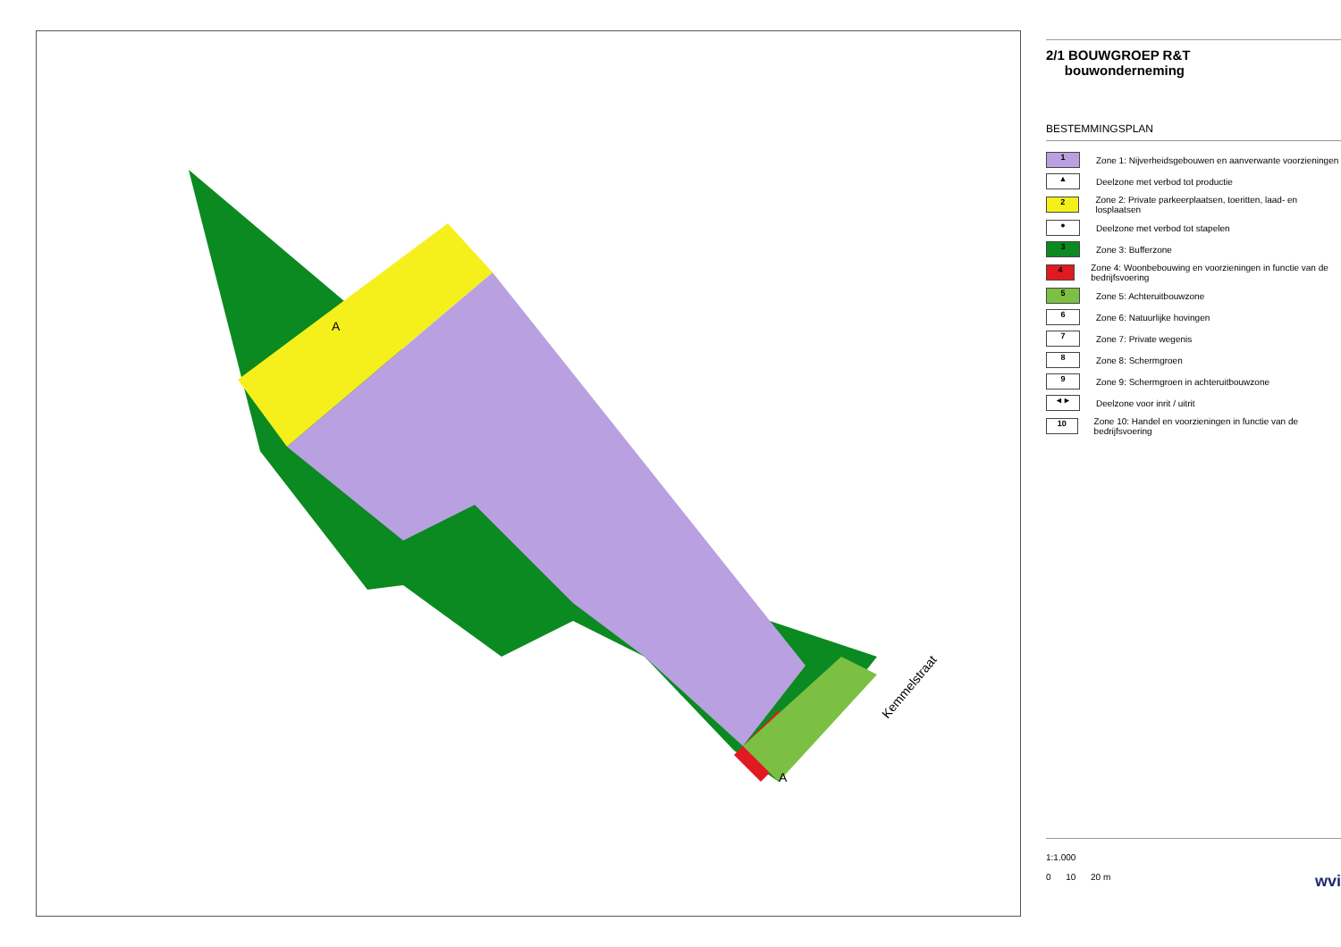A
A
Kemmelstraat
2/1 BOUWGROEP R&T
bouwonderneming
BESTEMMINGSPLAN
1
Zone 1: Nijverheidsgebouwen en aanverwante voorzieningen
▲
Deelzone met verbod tot productie
2
Zone 2: Private parkeerplaatsen, toeritten, laad- en losplaatsen
●
Deelzone met verbod tot stapelen
3
Zone 3: Bufferzone
4
Zone 4: Woonbebouwing en voorzieningen in functie van de bedrijfsvoering
5
Zone 5: Achteruitbouwzone
6
Zone 6: Natuurlijke hovingen
7
Zone 7: Private wegenis
8
Zone 8: Schermgroen
9
Zone 9: Schermgroen in achteruitbouwzone
◄►
Deelzone voor inrit / uitrit
10
Zone 10: Handel en voorzieningen in functie van de bedrijfsvoering
1:1.000
0 10 20 m wvi